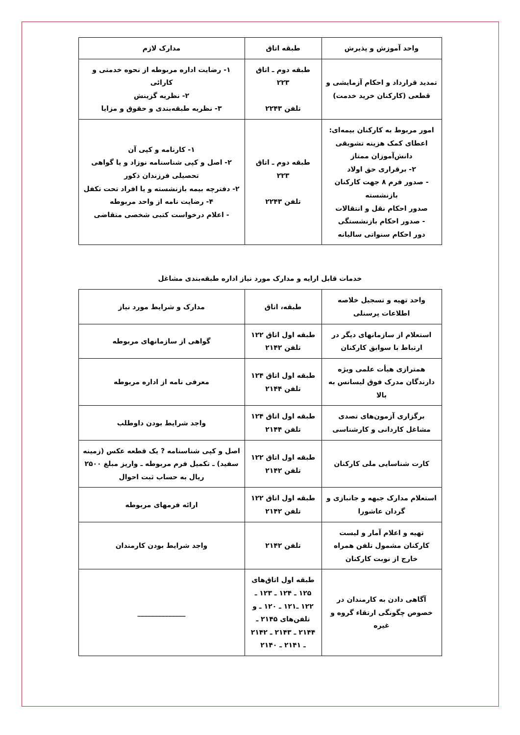| واحد آموزش و پذیرش | طبقه اتاق | مدارک لازم |
| --- | --- | --- |
| تمدید قرارداد و احکام آزمایشی و قطعی (کارکنان خرید خدمت) | طبقه دوم ـ اتاق ۲۲۳ تلفن ۲۲۴۳ | ۱- رضایت اداره مربوطه از نحوه خدمتی و کارائی ۲- نظریه گزینش ۳- نظریه طبقه‌بندی و حقوق و مزایا |
| امور مربوط به کارکنان بیمه‌ای: اعطای کمک هزینه تشویقی دانش‌آموزان ممتاز ۲- برقراری حق اولاد - صدور فرم ۸ جهت کارکنان بازنشسته صدور احکام نقل و انتقالات - صدور احکام بازنشستگی دور احکام سنواتی سالیانه | طبقه دوم ـ اتاق ۲۲۳ تلفن ۲۲۴۳ | ۱- کارنامه و کپی آن ۲- اصل و کپی شناسنامه نوزاد و یا گواهی تحصیلی فرزندان ذکور ۲- دفترچه بیمه بازنشسته و یا افراد تحت تکفل ۴- رضایت نامه از واحد مربوطه - اعلام درخواست کتبی شخصی متقاضی |
خدمات قابل ارایه و مدارک مورد نیاز اداره طبقه‌بندی مشاغل
| واحد تهیه و تسجیل خلاصه اطلاعات پرسنلی | طبقه، اتاق | مدارک و شرایط مورد نیاز |
| --- | --- | --- |
| استعلام از سازمانهای دیگر در ارتباط با سوابق کارکنان | طبقه اول اتاق ۱۲۲ تلفن ۲۱۴۲ | گواهی از سازمانهای مربوطه |
| همترازی هیأت علمی ویژه دارندگان مدرک فوق لیسانس به بالا | طبقه اول اتاق ۱۲۴ تلفن ۲۱۴۴ | معرفی نامه از اداره مربوطه |
| برگزاری آزمون‌های تصدی مشاغل کاردانی و کارشناسی | طبقه اول اتاق ۱۲۴ تلفن ۲۱۴۴ | واجد شرایط بودن داوطلب |
| کارت شناسایی ملی کارکنان | طبقه اول اتاق ۱۲۲ تلفن ۲۱۴۲ | اصل و کپی شناسنامه ? یک قطعه عکس (زمینه سفید) ـ تکمیل فرم مربوطه ـ واریز مبلغ ۲۵۰۰ ریال به حساب ثبت احوال |
| استعلام مدارک جبهه و جانبازی و گردان عاشورا | طبقه اول اتاق ۱۲۲ تلفن ۲۱۴۲ | ارائه فرمهای مربوطه |
| تهیه و اعلام آمار و لیست کارکنان مشمول تلفن همراه خارج از نوبت کارکنان | تلفن ۲۱۴۲ | واجد شرایط بودن کارمندان |
| آگاهی دادن به کارمندان در خصوص چگونگی ارتقاء گروه و غیره | طبقه اول اتاق‌های ۱۲۵ ـ ۱۲۴ ـ ۱۲۳ ـ ۱۲۲ ـ۱۲۱ ـ ۱۲۰ ـ و تلفن‌های ۲۱۴۵ ـ ۲۱۴۴ ـ ۲۱۴۳ ـ ۲۱۴۲ ـ ۲۱۴۱ ـ ۲۱۴۰ | ______________ |